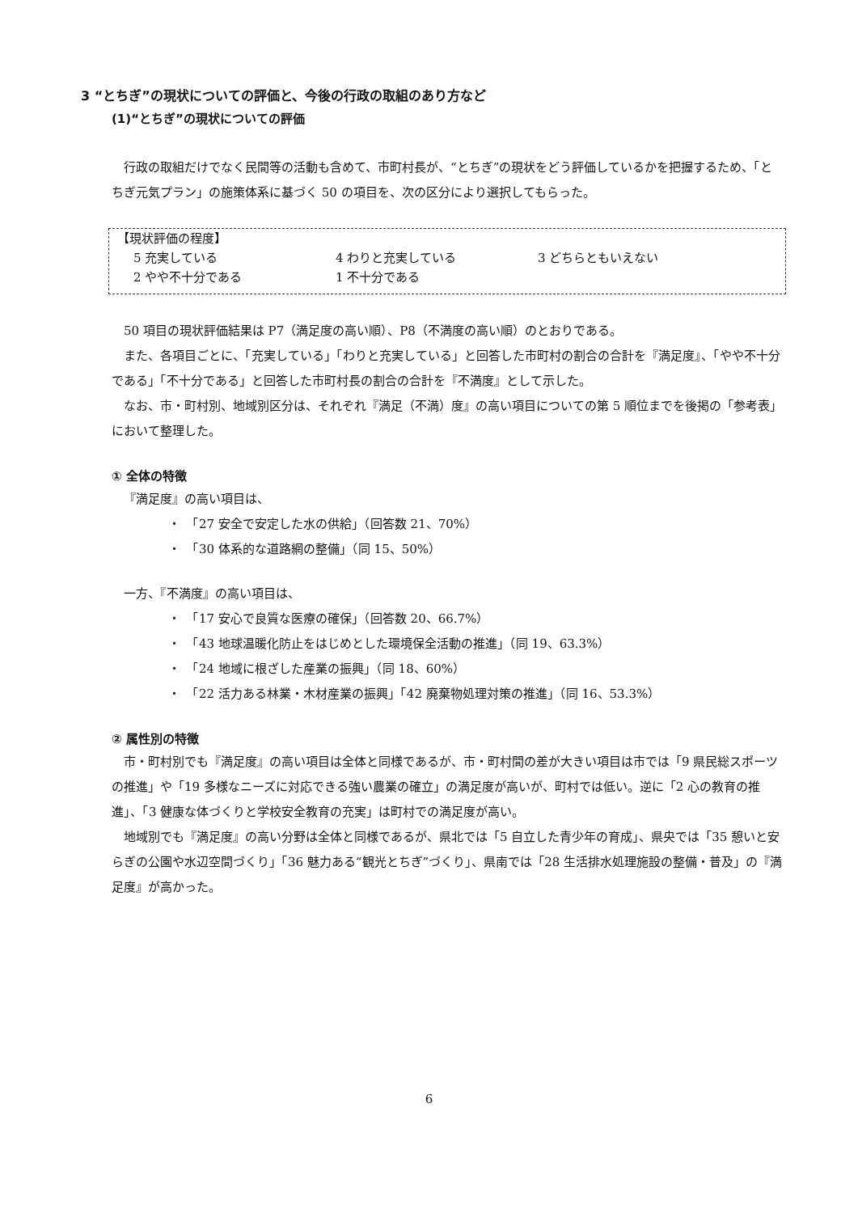3 “とちぎ”の現状についての評価と、今後の行政の取組のあり方など
(1)“とちぎ”の現状についての評価
行政の取組だけでなく民間等の活動も含めて、市町村長が、“とちぎ”の現状をどう評価しているかを把握するため、「とちぎ元気プラン」の施策体系に基づく 50 の項目を、次の区分により選択してもらった。
【現状評価の程度】
5 充実している 4 わりと充実している 3 どちらともいえない
2 やや不十分である 1 不十分である
50 項目の現状評価結果は P7（満足度の高い順）、P8（不満度の高い順）のとおりである。
また、各項目ごとに、「充実している」「わりと充実している」と回答した市町村の割合の合計を『満足度』、「やや不十分である」「不十分である」と回答した市町村長の割合の合計を『不満度』として示した。
なお、市・町村別、地域別区分は、それぞれ『満足（不満）度』の高い項目についての第 5 順位までを後掲の「参考表」において整理した。
① 全体の特徴
『満足度』の高い項目は、
・　「27 安全で安定した水の供給」（回答数 21、70%）
・　「30 体系的な道路網の整備」（同 15、50%）
一方、『不満度』の高い項目は、
・　「17 安心で良質な医療の確保」（回答数 20、66.7%）
・　「43 地球温暖化防止をはじめとした環境保全活動の推進」（同 19、63.3%）
・　「24 地域に根ざした産業の振興」（同 18、60%）
・　「22 活力ある林業・木材産業の振興」「42 廃棄物処理対策の推進」（同 16、53.3%）
② 属性別の特徴
市・町村別でも『満足度』の高い項目は全体と同様であるが、市・町村間の差が大きい項目は市では「9 県民総スポーツの推進」や「19 多様なニーズに対応できる強い農業の確立」の満足度が高いが、町村では低い。逆に「2 心の教育の推進」、「3 健康な体づくりと学校安全教育の充実」は町村での満足度が高い。
地域別でも『満足度』の高い分野は全体と同様であるが、県北では「5 自立した青少年の育成」、県央では「35 憩いと安らぎの公園や水辺空間づくり」「36 魅力ある“観光とちぎ”づくり」、県南では「28 生活排水処理施設の整備・普及」の『満足度』が高かった。
6